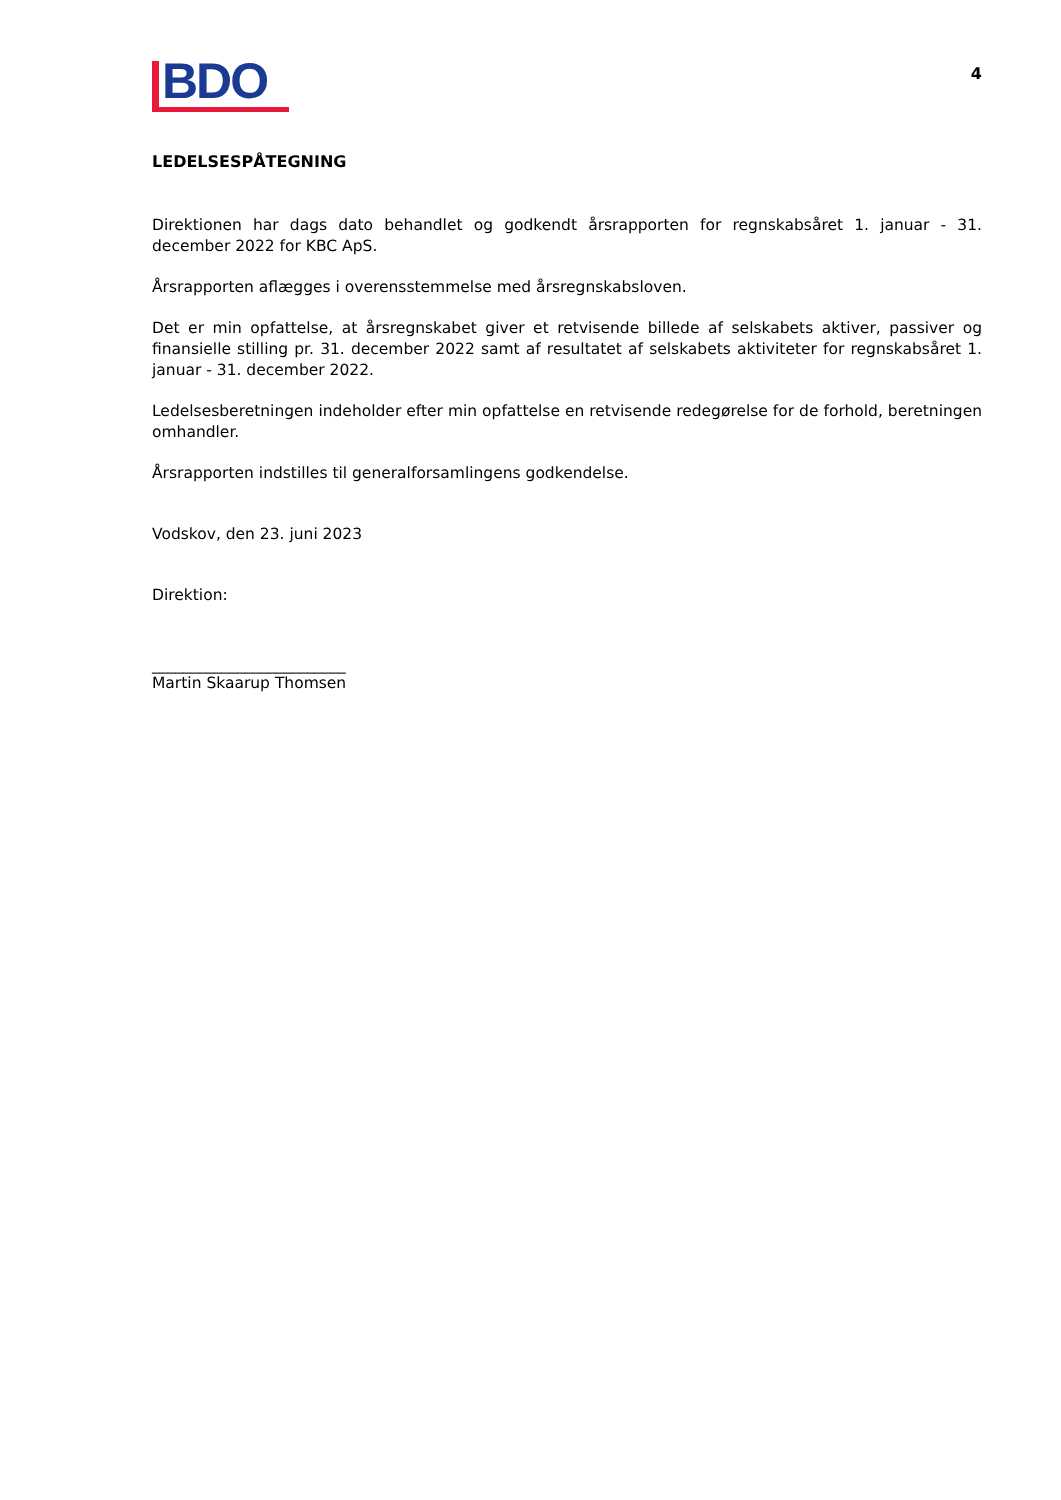BDO
4
LEDELSESPÅTEGNING
Direktionen har dags dato behandlet og godkendt årsrapporten for regnskabsåret 1. januar - 31. december 2022 for KBC ApS.
Årsrapporten aflægges i overensstemmelse med årsregnskabsloven.
Det er min opfattelse, at årsregnskabet giver et retvisende billede af selskabets aktiver, passiver og finansielle stilling pr. 31. december 2022 samt af resultatet af selskabets aktiviteter for regnskabsåret 1. januar - 31. december 2022.
Ledelsesberetningen indeholder efter min opfattelse en retvisende redegørelse for de forhold, beretningen omhandler.
Årsrapporten indstilles til generalforsamlingens godkendelse.
Vodskov, den 23. juni 2023
Direktion:
_________________________
Martin Skaarup Thomsen